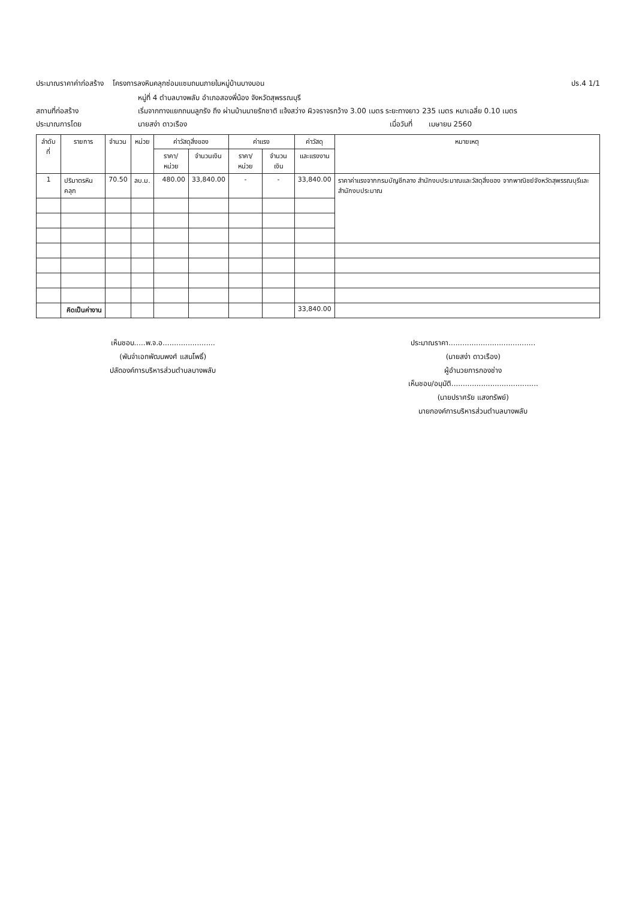ประมาณราคาค่าก่อสร้าง โครงการลงหินคลุกซ่อมแซมถนนภายในหมู่บ้านบางบอน ปร.4 1/1
หมู่ที่ 4 ตำบลบางพลับ อำเภอสองพี่น้อง จังหวัดสุพรรณบุรี
สถานที่ก่อสร้าง เริ่มจากทางแยกถนนลูกรัง ถึง ผ่านบ้านนายรักชาติ แจ้งสว่าง ผิวจราจรกว้าง 3.00 เมตร ระยะทางยาว 235 เมตร หนาเฉลี่ย 0.10 เมตร
ประมาณการโดย นายสง่า ดาวเรือง เมื่อวันที่ เมษายน 2560
| ลำดับที่ | รายการ | จำนวน | หน่วย | ค่าวัสดุสิ่งของ | | ค่าแรง | | ค่าวัสดุ | หมายเหตุ |
| --- | --- | --- | --- | --- | --- | --- | --- | --- | --- |
| | | | | ราคา/หน่วย | จำนวนเงิน | ราคา/หน่วย | จำนวนเงิน | และแรงงาน | |
| 1 | ปริมาตรหินคลุก | 70.50 | ลบ.ม. | 480.00 | 33,840.00 | - | - | 33,840.00 | ราคาค่าแรงจากกรมบัญชีกลาง สำนักงบประมาณและวัสดุสิ่งของ จากพาณิชย์จังหวัดสุพรรณบุรีและ สำนักงบประมาณ |
| | คิดเป็นค่างาน | | | | | | | 33,840.00 | |
เห็นชอบ.....พ.จ.อ.......................
(พันจ่าเอกพัฒนพงศ์ แสนโพธิ์)
ปลัดองค์การบริหารส่วนตำบลบางพลับ
ประมาณราคา......................................
(นายสง่า ดาวเรือง)
ผู้อำนวยการกองช่าง
เห็นชอบ/อนุมัติ......................................
(นายปราศรัย แสงทรัพย์)
นายกองค์การบริหารส่วนตำบลบางพลับ